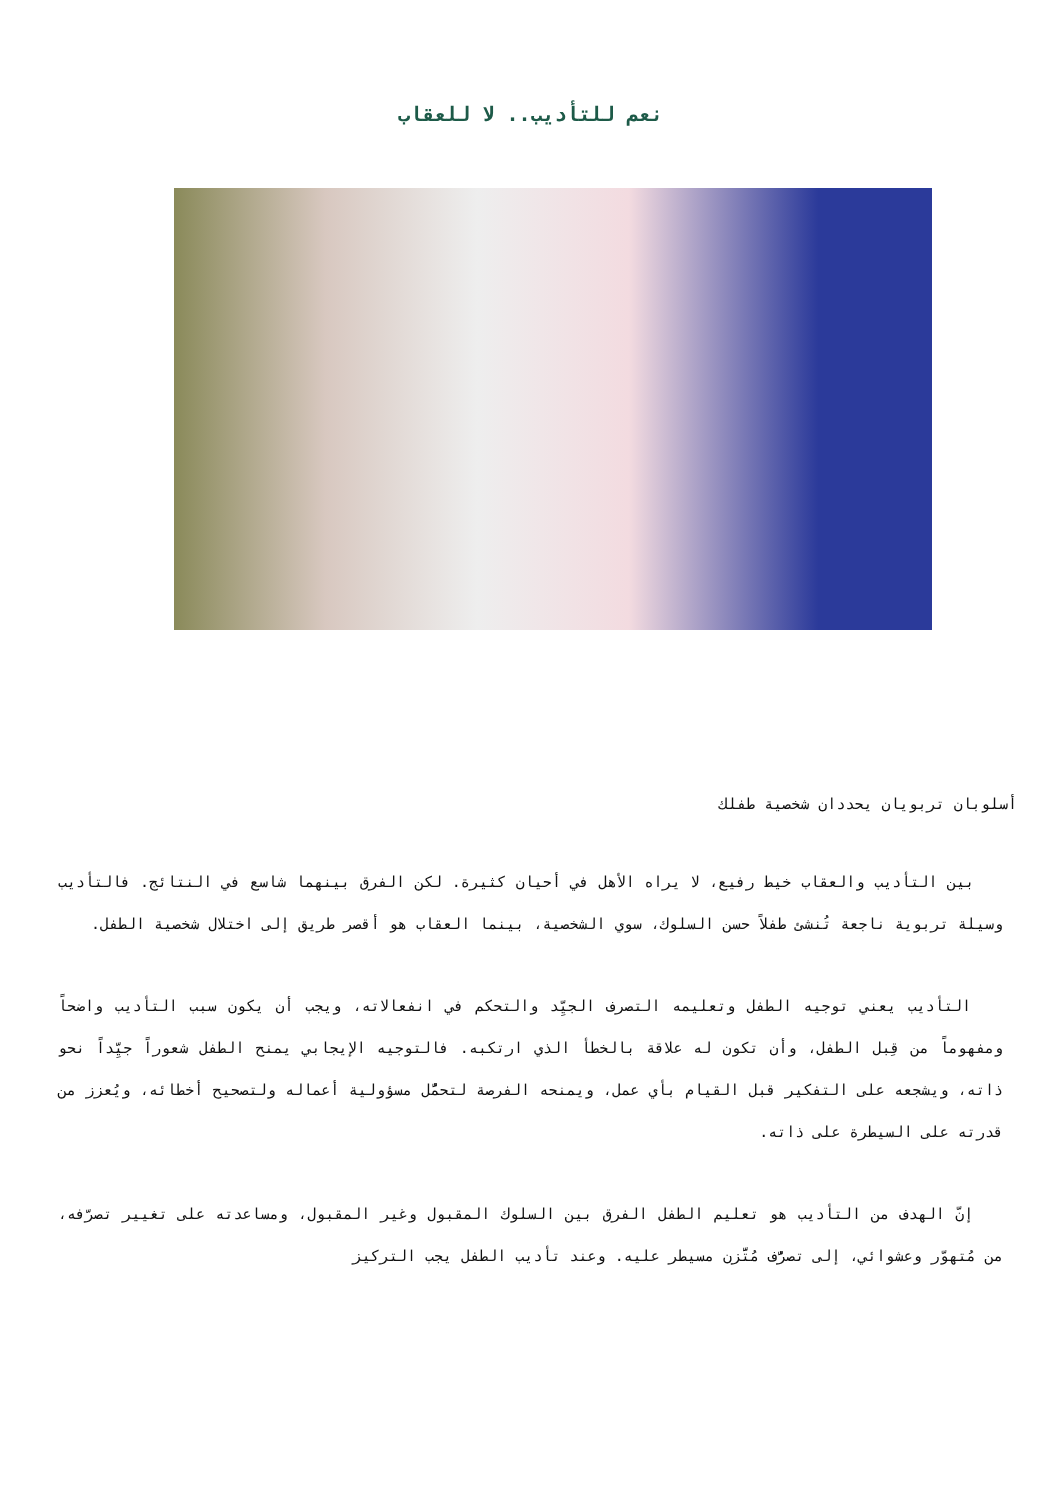نعم للتأديب.. لا للعقاب
أسلوبان تربويان يحددان شخصية طفلك
بين التأديب والعقاب خيط رفيع، لا يراه الأهل في أحيان كثيرة. لكن الفرق بينهما شاسع في النتائج. فالتأديب وسيلة تربوية ناجعة تُنشئ طفلاً حسن السلوك، سوي الشخصية، بينما العقاب هو أقصر طريق إلى اختلال شخصية الطفل.
التأديب يعني توجيه الطفل وتعليمه التصرف الجيِّد والتحكم في انفعالاته، ويجب أن يكون سبب التأديب واضحاً ومفهوماً من قِبل الطفل، وأن تكون له علاقة بالخطأ الذي ارتكبه. فالتوجيه الإيجابي يمنح الطفل شعوراً جيِّداً نحو ذاته، ويشجعه على التفكير قبل القيام بأي عمل، ويمنحه الفرصة لتحمُّل مسؤولية أعماله ولتصحيح أخطائه، ويُعزز من قدرته على السيطرة على ذاته.
إنّ الهدف من التأديب هو تعليم الطفل الفرق بين السلوك المقبول وغير المقبول، ومساعدته على تغيير تصرّفه، من مُتهوّر وعشوائي، إلى تصرُّف مُتَّزن مسيطر عليه. وعند تأديب الطفل يجب التركيز